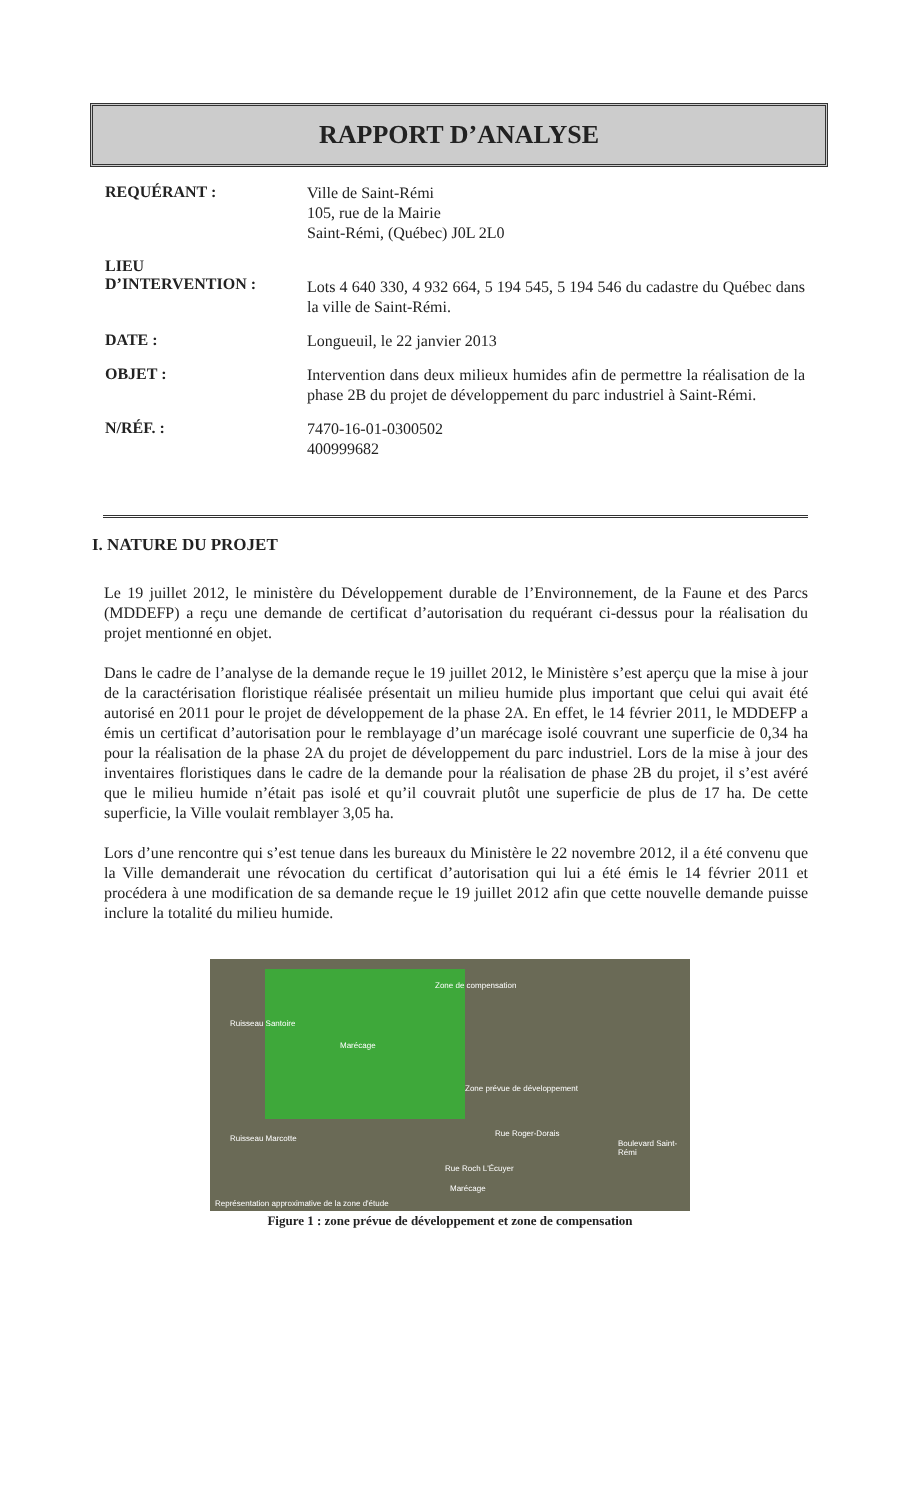RAPPORT D’ANALYSE
REQUÉRANT :
Ville de Saint-Rémi
105, rue de la Mairie
Saint-Rémi, (Québec) J0L 2L0
LIEU
D’INTERVENTION :
Lots 4 640 330, 4 932 664, 5 194 545, 5 194 546 du cadastre du Québec dans la ville de Saint-Rémi.
DATE :
Longueuil, le 22 janvier 2013
OBJET :
Intervention dans deux milieux humides afin de permettre la réalisation de la phase 2B du projet de développement du parc industriel à Saint-Rémi.
N/RÉF. :
7470-16-01-0300502
400999682
I. NATURE DU PROJET
Le 19 juillet 2012, le ministère du Développement durable de l’Environnement, de la Faune et des Parcs (MDDEFP) a reçu une demande de certificat d’autorisation du requérant ci-dessus pour la réalisation du projet mentionné en objet.
Dans le cadre de l’analyse de la demande reçue le 19 juillet 2012, le Ministère s’est aperçu que la mise à jour de la caractérisation floristique réalisée présentait un milieu humide plus important que celui qui avait été autorisé en 2011 pour le projet de développement de la phase 2A. En effet, le 14 février 2011, le MDDEFP a émis un certificat d’autorisation pour le remblayage d’un marécage isolé couvrant une superficie de 0,34 ha pour la réalisation de la phase 2A du projet de développement du parc industriel. Lors de la mise à jour des inventaires floristiques dans le cadre de la demande pour la réalisation de phase 2B du projet, il s’est avéré que le milieu humide n’était pas isolé et qu’il couvrait plutôt une superficie de plus de 17 ha. De cette superficie, la Ville voulait remblayer 3,05 ha.
Lors d’une rencontre qui s’est tenue dans les bureaux du Ministère le 22 novembre 2012, il a été convenu que la Ville demanderait une révocation du certificat d’autorisation qui lui a été émis le 14 février 2011 et procédera à une modification de sa demande reçue le 19 juillet 2012 afin que cette nouvelle demande puisse inclure la totalité du milieu humide.
Zone de compensation
Ruisseau Santoire
Marécage
Zone prévue de développement
Ruisseau Marcotte
Rue Roger-Dorais
Boulevard Saint-Rémi
Rue Roch L'Écuyer
Marécage
Représentation approximative de la zone d'étude
Figure 1 : zone prévue de développement et zone de compensation